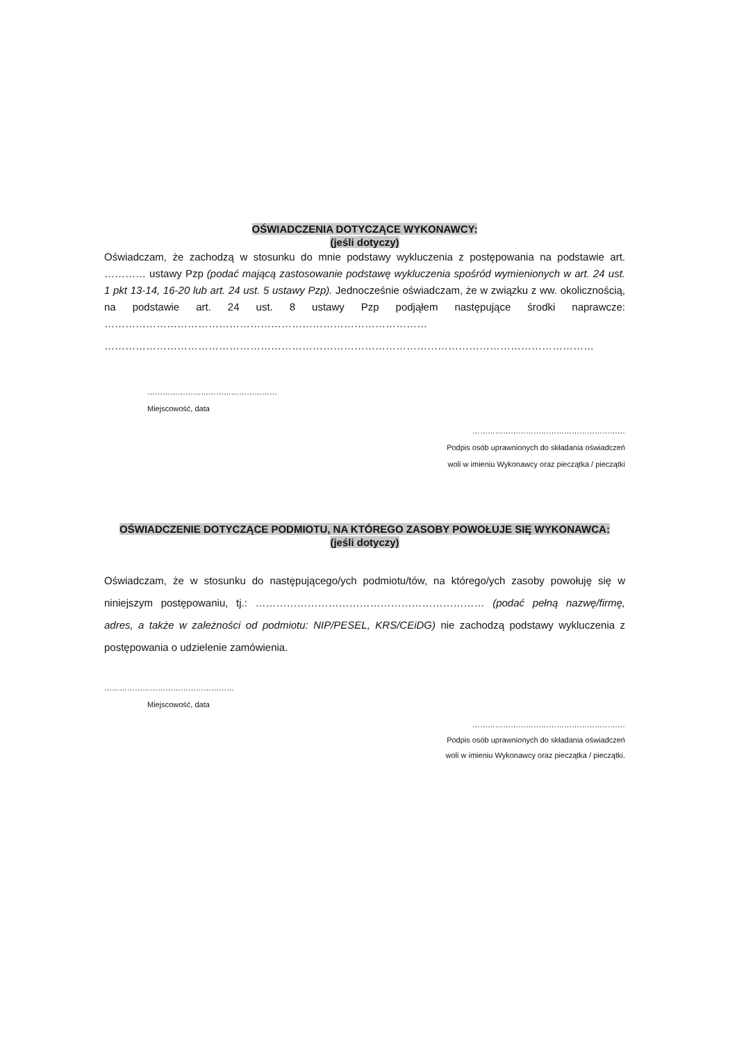OŚWIADCZENIA DOTYCZĄCE WYKONAWCY:
(jeśli dotyczy)
Oświadczam, że zachodzą w stosunku do mnie podstawy wykluczenia z postępowania na podstawie art. ………… ustawy Pzp (podać mającą zastosowanie podstawę wykluczenia spośród wymienionych w art. 24 ust. 1 pkt 13-14, 16-20 lub art. 24 ust. 5 ustawy Pzp). Jednocześnie oświadczam, że w związku z ww. okolicznością, na podstawie art. 24 ust. 8 ustawy Pzp podjąłem następujące środki naprawcze: …………………………………………………………………………………
……………………………………………………………………………………………………………………………
……………………………………………
Miejscowość, data
……………………………………………………
Podpis osób uprawnionych do składania oświadczeń
woli w imieniu Wykonawcy oraz pieczątka / pieczątki
OŚWIADCZENIE DOTYCZĄCE PODMIOTU, NA KTÓREGO ZASOBY POWOŁUJE SIĘ WYKONAWCA:
(jeśli dotyczy)
Oświadczam, że w stosunku do następującego/ych podmiotu/tów, na którego/ych zasoby powołuję się w niniejszym postępowaniu, tj.: ………………………………………………………… (podać pełną nazwę/firmę, adres, a także w zależności od podmiotu: NIP/PESEL, KRS/CEiDG) nie zachodzą podstawy wykluczenia z postępowania o udzielenie zamówienia.
……………………………………………
Miejscowość, data
……………………………………………………
Podpis osób uprawnionych do składania oświadczeń
woli w imieniu Wykonawcy oraz pieczątka / pieczątki.